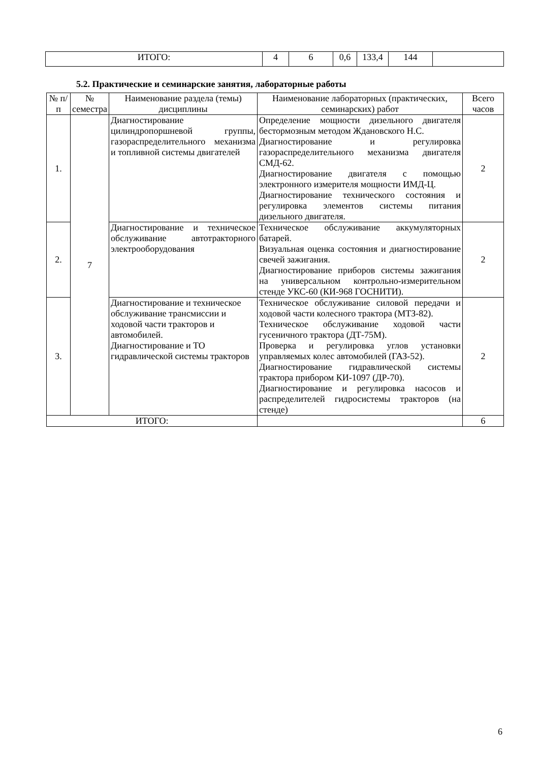| ИТОГО: | 4 | 6 | 0,6 | 133,4 | 144 | |
5.2. Практические и семинарские занятия, лабораторные работы
| № п/п | № семестра | Наименование раздела (темы) дисциплины | Наименование лабораторных (практических, семинарских) работ | Всего часов |
| --- | --- | --- | --- | --- |
| 1. | 7 | Диагностирование цилиндропоршневой группы, газораспределительного механизма и топливной системы двигателей | Определение мощности дизельного двигателя бестормозным методом Ждановского Н.С. Диагностирование и регулировка газораспределительного механизма двигателя СМД-62. Диагностирование двигателя с помощью электронного измерителя мощности ИМД-Ц. Диагностирование технического состояния и регулировка элементов системы питания дизельного двигателя. | 2 |
| 2. | | Диагностирование и техническое обслуживание автотракторного электрооборудования | Техническое обслуживание аккумуляторных батарей. Визуальная оценка состояния и диагностирование свечей зажигания. Диагностирование приборов системы зажигания на универсальном контрольно-измерительном стенде УКС-60 (КИ-968 ГОСНИТИ). | 2 |
| 3. | | Диагностирование и техническое обслуживание трансмиссии и ходовой части тракторов и автомобилей. Диагностирование и ТО гидравлической системы тракторов | Техническое обслуживание силовой передачи и ходовой части колесного трактора (МТЗ-82). Техническое обслуживание ходовой части гусеничного трактора (ДТ-75М). Проверка и регулировка углов установки управляемых колес автомобилей (ГАЗ-52). Диагностирование гидравлической системы трактора прибором КИ-1097 (ДР-70). Диагностирование и регулировка насосов и распределителей гидросистемы тракторов (на стенде) | 2 |
| ИТОГО: | | | | 6 |
6